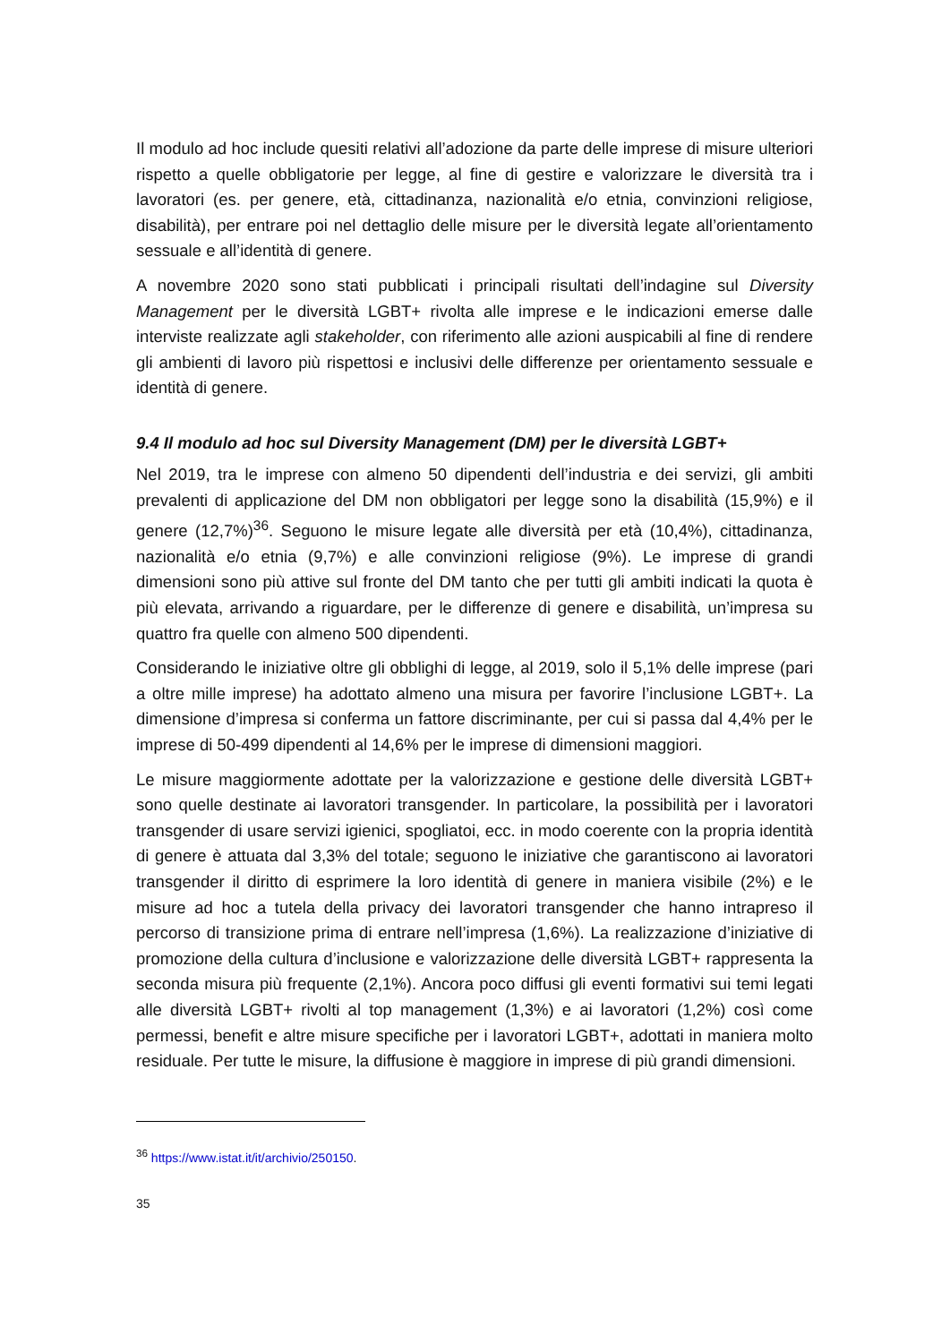Il modulo ad hoc include quesiti relativi all’adozione da parte delle imprese di misure ulteriori rispetto a quelle obbligatorie per legge, al fine di gestire e valorizzare le diversità tra i lavoratori (es. per genere, età, cittadinanza, nazionalità e/o etnia, convinzioni religiose, disabilità), per entrare poi nel dettaglio delle misure per le diversità legate all’orientamento sessuale e all’identità di genere.
A novembre 2020 sono stati pubblicati i principali risultati dell’indagine sul Diversity Management per le diversità LGBT+ rivolta alle imprese e le indicazioni emerse dalle interviste realizzate agli stakeholder, con riferimento alle azioni auspicabili al fine di rendere gli ambienti di lavoro più rispettosi e inclusivi delle differenze per orientamento sessuale e identità di genere.
9.4 Il modulo ad hoc sul Diversity Management (DM) per le diversità LGBT+
Nel 2019, tra le imprese con almeno 50 dipendenti dell’industria e dei servizi, gli ambiti prevalenti di applicazione del DM non obbligatori per legge sono la disabilità (15,9%) e il genere (12,7%)<sup>36</sup>. Seguono le misure legate alle diversità per età (10,4%), cittadinanza, nazionalità e/o etnia (9,7%) e alle convinzioni religiose (9%). Le imprese di grandi dimensioni sono più attive sul fronte del DM tanto che per tutti gli ambiti indicati la quota è più elevata, arrivando a riguardare, per le differenze di genere e disabilità, un’impresa su quattro fra quelle con almeno 500 dipendenti.
Considerando le iniziative oltre gli obblighi di legge, al 2019, solo il 5,1% delle imprese (pari a oltre mille imprese) ha adottato almeno una misura per favorire l’inclusione LGBT+. La dimensione d’impresa si conferma un fattore discriminante, per cui si passa dal 4,4% per le imprese di 50-499 dipendenti al 14,6% per le imprese di dimensioni maggiori.
Le misure maggiormente adottate per la valorizzazione e gestione delle diversità LGBT+ sono quelle destinate ai lavoratori transgender. In particolare, la possibilità per i lavoratori transgender di usare servizi igienici, spogliatoi, ecc. in modo coerente con la propria identità di genere è attuata dal 3,3% del totale; seguono le iniziative che garantiscono ai lavoratori transgender il diritto di esprimere la loro identità di genere in maniera visibile (2%) e le misure ad hoc a tutela della privacy dei lavoratori transgender che hanno intrapreso il percorso di transizione prima di entrare nell’impresa (1,6%). La realizzazione d’iniziative di promozione della cultura d’inclusione e valorizzazione delle diversità LGBT+ rappresenta la seconda misura più frequente (2,1%). Ancora poco diffusi gli eventi formativi sui temi legati alle diversità LGBT+ rivolti al top management (1,3%) e ai lavoratori (1,2%) così come permessi, benefit e altre misure specifiche per i lavoratori LGBT+, adottati in maniera molto residuale. Per tutte le misure, la diffusione è maggiore in imprese di più grandi dimensioni.
<sup>36</sup> https://www.istat.it/it/archivio/250150.
35